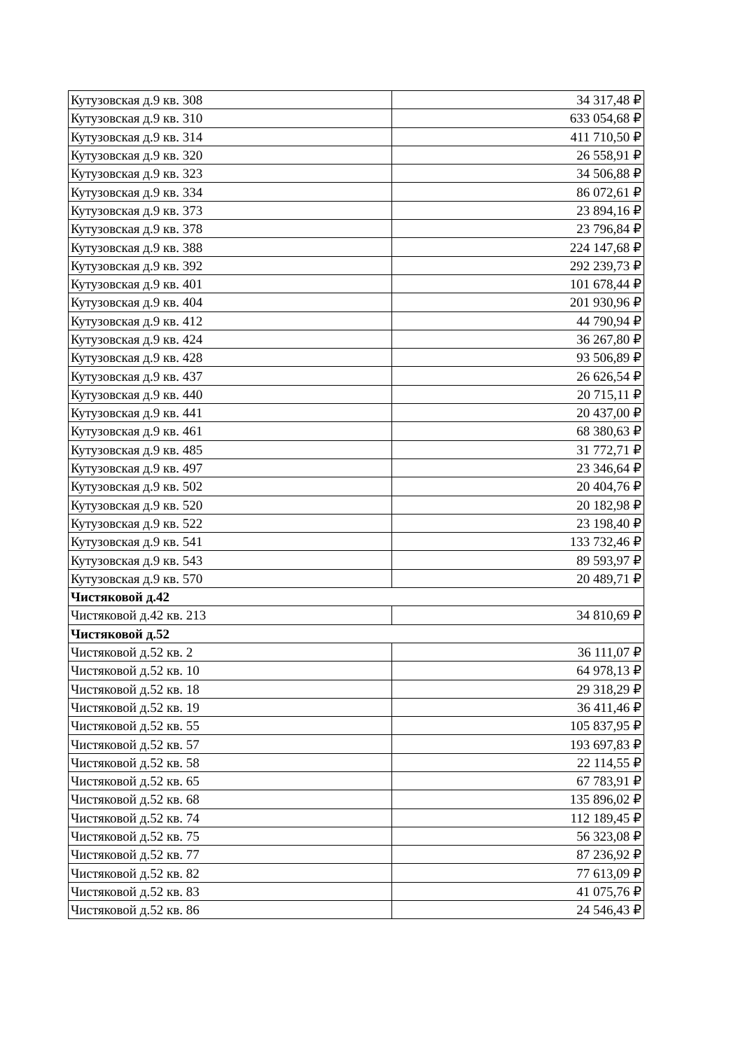| Кутузовская д.9 кв. 308 | 34 317,48 ₽ |
| Кутузовская д.9 кв. 310 | 633 054,68 ₽ |
| Кутузовская д.9 кв. 314 | 411 710,50 ₽ |
| Кутузовская д.9 кв. 320 | 26 558,91 ₽ |
| Кутузовская д.9 кв. 323 | 34 506,88 ₽ |
| Кутузовская д.9 кв. 334 | 86 072,61 ₽ |
| Кутузовская д.9 кв. 373 | 23 894,16 ₽ |
| Кутузовская д.9 кв. 378 | 23 796,84 ₽ |
| Кутузовская д.9 кв. 388 | 224 147,68 ₽ |
| Кутузовская д.9 кв. 392 | 292 239,73 ₽ |
| Кутузовская д.9 кв. 401 | 101 678,44 ₽ |
| Кутузовская д.9 кв. 404 | 201 930,96 ₽ |
| Кутузовская д.9 кв. 412 | 44 790,94 ₽ |
| Кутузовская д.9 кв. 424 | 36 267,80 ₽ |
| Кутузовская д.9 кв. 428 | 93 506,89 ₽ |
| Кутузовская д.9 кв. 437 | 26 626,54 ₽ |
| Кутузовская д.9 кв. 440 | 20 715,11 ₽ |
| Кутузовская д.9 кв. 441 | 20 437,00 ₽ |
| Кутузовская д.9 кв. 461 | 68 380,63 ₽ |
| Кутузовская д.9 кв. 485 | 31 772,71 ₽ |
| Кутузовская д.9 кв. 497 | 23 346,64 ₽ |
| Кутузовская д.9 кв. 502 | 20 404,76 ₽ |
| Кутузовская д.9 кв. 520 | 20 182,98 ₽ |
| Кутузовская д.9 кв. 522 | 23 198,40 ₽ |
| Кутузовская д.9 кв. 541 | 133 732,46 ₽ |
| Кутузовская д.9 кв. 543 | 89 593,97 ₽ |
| Кутузовская д.9 кв. 570 | 20 489,71 ₽ |
| Чистяковой д.42 | |
| Чистяковой д.42 кв. 213 | 34 810,69 ₽ |
| Чистяковой д.52 | |
| Чистяковой д.52 кв. 2 | 36 111,07 ₽ |
| Чистяковой д.52 кв. 10 | 64 978,13 ₽ |
| Чистяковой д.52 кв. 18 | 29 318,29 ₽ |
| Чистяковой д.52 кв. 19 | 36 411,46 ₽ |
| Чистяковой д.52 кв. 55 | 105 837,95 ₽ |
| Чистяковой д.52 кв. 57 | 193 697,83 ₽ |
| Чистяковой д.52 кв. 58 | 22 114,55 ₽ |
| Чистяковой д.52 кв. 65 | 67 783,91 ₽ |
| Чистяковой д.52 кв. 68 | 135 896,02 ₽ |
| Чистяковой д.52 кв. 74 | 112 189,45 ₽ |
| Чистяковой д.52 кв. 75 | 56 323,08 ₽ |
| Чистяковой д.52 кв. 77 | 87 236,92 ₽ |
| Чистяковой д.52 кв. 82 | 77 613,09 ₽ |
| Чистяковой д.52 кв. 83 | 41 075,76 ₽ |
| Чистяковой д.52 кв. 86 | 24 546,43 ₽ |